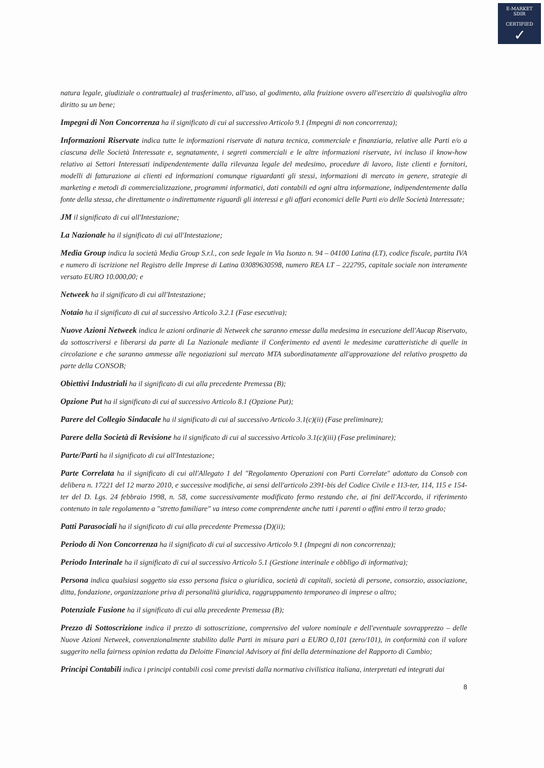E-MARKET
SDIR
CERTIFIED
✓
natura legale, giudiziale o contrattuale) al trasferimento, all'uso, al godimento, alla fruizione ovvero all'esercizio di qualsivoglia altro diritto su un bene;
Impegni di Non Concorrenza ha il significato di cui al successivo Articolo 9.1 (Impegni di non concorrenza);
Informazioni Riservate indica tutte le informazioni riservate di natura tecnica, commerciale e finanziaria, relative alle Parti e/o a ciascuna delle Società Interessate e, segnatamente, i segreti commerciali e le altre informazioni riservate, ivi incluso il know-how relativo ai Settori Interessati indipendentemente dalla rilevanza legale del medesimo, procedure di lavoro, liste clienti e fornitori, modelli di fatturazione ai clienti ed informazioni comunque riguardanti gli stessi, informazioni di mercato in genere, strategie di marketing e metodi di commercializzazione, programmi informatici, dati contabili ed ogni altra informazione, indipendentemente dalla fonte della stessa, che direttamente o indirettamente riguardi gli interessi e gli affari economici delle Parti e/o delle Società Interessate;
JM il significato di cui all'Intestazione;
La Nazionale ha il significato di cui all'Intestazione;
Media Group indica la società Media Group S.r.l., con sede legale in Via Isonzo n. 94 – 04100 Latina (LT), codice fiscale, partita IVA e numero di iscrizione nel Registro delle Imprese di Latina 03089630598, numero REA LT – 222795, capitale sociale non interamente versato EURO 10.000,00; e
Netweek ha il significato di cui all'Intestazione;
Notaio ha il significato di cui al successivo Articolo 3.2.1 (Fase esecutiva);
Nuove Azioni Netweek indica le azioni ordinarie di Netweek che saranno emesse dalla medesima in esecuzione dell'Aucap Riservato, da sottoscriversi e liberarsi da parte di La Nazionale mediante il Conferimento ed aventi le medesime caratteristiche di quelle in circolazione e che saranno ammesse alle negoziazioni sul mercato MTA subordinatamente all'approvazione del relativo prospetto da parte della CONSOB;
Obiettivi Industriali ha il significato di cui alla precedente Premessa (B);
Opzione Put ha il significato di cui al successivo Articolo 8.1 (Opzione Put);
Parere del Collegio Sindacale ha il significato di cui al successivo Articolo 3.1(c)(ii) (Fase preliminare);
Parere della Società di Revisione ha il significato di cui al successivo Articolo 3.1(c)(iii) (Fase preliminare);
Parte/Parti ha il significato di cui all'Intestazione;
Parte Correlata ha il significato di cui all'Allegato 1 del "Regolamento Operazioni con Parti Correlate" adottato da Consob con delibera n. 17221 del 12 marzo 2010, e successive modifiche, ai sensi dell'articolo 2391-bis del Codice Civile e 113-ter, 114, 115 e 154-ter del D. Lgs. 24 febbraio 1998, n. 58, come successivamente modificato fermo restando che, ai fini dell'Accordo, il riferimento contenuto in tale regolamento a "stretto familiare" va inteso come comprendente anche tutti i parenti o affini entro il terzo grado;
Patti Parasociali ha il significato di cui alla precedente Premessa (D)(ii);
Periodo di Non Concorrenza ha il significato di cui al successivo Articolo 9.1 (Impegni di non concorrenza);
Periodo Interinale ha il significato di cui al successivo Articolo 5.1 (Gestione interinale e obbligo di informativa);
Persona indica qualsiasi soggetto sia esso persona fisica o giuridica, società di capitali, società di persone, consorzio, associazione, ditta, fondazione, organizzazione priva di personalità giuridica, raggruppamento temporaneo di imprese o altro;
Potenziale Fusione ha il significato di cui alla precedente Premessa (B);
Prezzo di Sottoscrizione indica il prezzo di sottoscrizione, comprensivo del valore nominale e dell'eventuale sovrapprezzo – delle Nuove Azioni Netweek, convenzionalmente stabilito dalle Parti in misura pari a EURO 0,101 (zero/101), in conformità con il valore suggerito nella fairness opinion redatta da Deloitte Financial Advisory ai fini della determinazione del Rapporto di Cambio;
Principi Contabili indica i principi contabili così come previsti dalla normativa civilistica italiana, interpretati ed integrati dai
8